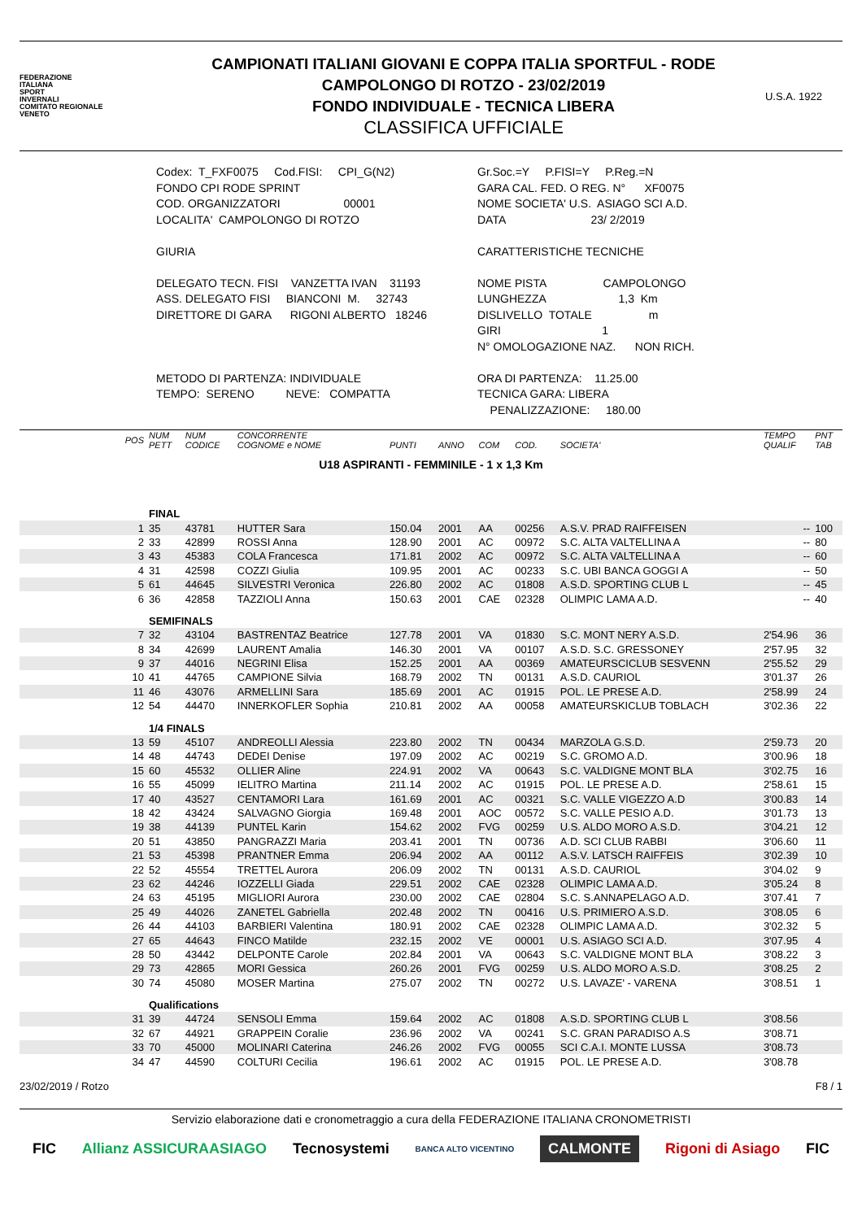FEDERAZIONE
ITALIANA
SPORT
INVERNALI
COMITATO REGIONALE
VENETO
CAMPIONATI ITALIANI GIOVANI E COPPA ITALIA SPORTFUL - RODE
CAMPOLONGO DI ROTZO - 23/02/2019
FONDO INDIVIDUALE - TECNICA LIBERA
CLASSIFICA UFFICIALE
U.S.A. 1922
Codex: T_FXF0075 Cod.FISI: CPI_G(N2) FONDO CPI RODE SPRINT COD. ORGANIZZATORI 00001 LOCALITA' CAMPOLONGO DI ROTZO GIURIA DELEGATO TECN. FISI VANZETTA IVAN 31193 ASS. DELEGATO FISI BIANCONI M. 32743 DIRETTORE DI GARA RIGONI ALBERTO 18246 METODO DI PARTENZA: INDIVIDUALE TEMPO: SERENO NEVE: COMPATTA
Gr.Soc.=Y P.FISI=Y P.Reg.=N GARA CAL. FED. O REG. N° XF0075 NOME SOCIETA' U.S. ASIAGO SCI A.D. DATA 23/ 2/2019 CARATTERISTICHE TECNICHE NOME PISTA CAMPOLONGO LUNGHEZZA 1,3 Km DISLIVELLO TOTALE m GIRI 1 N° OMOLOGAZIONE NAZ. NON RICH. ORA DI PARTENZA: 11.25.00 TECNICA GARA: LIBERA PENALIZZAZIONE: 180.00
| POS | NUM PETT | NUM CODICE | CONCORRENTE COGNOME e NOME | PUNTI | ANNO | COM | COD. | SOCIETA' | TEMPO QUALIF | PNT TAB |
| U18 ASPIRANTI - FEMMINILE - 1 x 1,3 Km | | | | | | | | | | |
| | FINAL | | | | | | | | | |
| 1 | 35 | 43781 | HUTTER Sara | 150.04 | 2001 | AA | 00256 | A.S.V. PRAD RAIFFEISEN | -- | 100 |
| 2 | 33 | 42899 | ROSSI Anna | 128.90 | 2001 | AC | 00972 | S.C. ALTA VALTELLINA A | -- | 80 |
| 3 | 43 | 45383 | COLA Francesca | 171.81 | 2002 | AC | 00972 | S.C. ALTA VALTELLINA A | -- | 60 |
| 4 | 31 | 42598 | COZZI Giulia | 109.95 | 2001 | AC | 00233 | S.C. UBI BANCA GOGGI A | -- | 50 |
| 5 | 61 | 44645 | SILVESTRI Veronica | 226.80 | 2002 | AC | 01808 | A.S.D. SPORTING CLUB L | -- | 45 |
| 6 | 36 | 42858 | TAZZIOLI Anna | 150.63 | 2001 | CAE | 02328 | OLIMPIC LAMA A.D. | -- | 40 |
| | SEMIFINALS | | | | | | | | | |
| 7 | 32 | 43104 | BASTRENTAZ Beatrice | 127.78 | 2001 | VA | 01830 | S.C. MONT NERY A.S.D. | 2'54.96 | 36 |
| 8 | 34 | 42699 | LAURENT Amalia | 146.30 | 2001 | VA | 00107 | A.S.D. S.C. GRESSONEY | 2'57.95 | 32 |
| 9 | 37 | 44016 | NEGRINI Elisa | 152.25 | 2001 | AA | 00369 | AMATEURSCICLUB SESVENN | 2'55.52 | 29 |
| 10 | 41 | 44765 | CAMPIONE Silvia | 168.79 | 2002 | TN | 00131 | A.S.D. CAURIOL | 3'01.37 | 26 |
| 11 | 46 | 43076 | ARMELLINI Sara | 185.69 | 2001 | AC | 01915 | POL. LE PRESE A.D. | 2'58.99 | 24 |
| 12 | 54 | 44470 | INNERKOFLER Sophia | 210.81 | 2002 | AA | 00058 | AMATEURSKICLUB TOBLACH | 3'02.36 | 22 |
| | 1/4 FINALS | | | | | | | | | |
| 13 | 59 | 45107 | ANDREOLLI Alessia | 223.80 | 2002 | TN | 00434 | MARZOLA G.S.D. | 2'59.73 | 20 |
| 14 | 48 | 44743 | DEDEI Denise | 197.09 | 2002 | AC | 00219 | S.C. GROMO A.D. | 3'00.96 | 18 |
| 15 | 60 | 45532 | OLLIER Aline | 224.91 | 2002 | VA | 00643 | S.C. VALDIGNE MONT BLA | 3'02.75 | 16 |
| 16 | 55 | 45099 | IELITRO Martina | 211.14 | 2002 | AC | 01915 | POL. LE PRESE A.D. | 2'58.61 | 15 |
| 17 | 40 | 43527 | CENTAMORI Lara | 161.69 | 2001 | AC | 00321 | S.C. VALLE VIGEZZO A.D | 3'00.83 | 14 |
| 18 | 42 | 43424 | SALVAGNO Giorgia | 169.48 | 2001 | AOC | 00572 | S.C. VALLE PESIO A.D. | 3'01.73 | 13 |
| 19 | 38 | 44139 | PUNTEL Karin | 154.62 | 2002 | FVG | 00259 | U.S. ALDO MORO A.S.D. | 3'04.21 | 12 |
| 20 | 51 | 43850 | PANGRAZZI Maria | 203.41 | 2001 | TN | 00736 | A.D. SCI CLUB RABBI | 3'06.60 | 11 |
| 21 | 53 | 45398 | PRANTNER Emma | 206.94 | 2002 | AA | 00112 | A.S.V. LATSCH RAIFFEIS | 3'02.39 | 10 |
| 22 | 52 | 45554 | TRETTEL Aurora | 206.09 | 2002 | TN | 00131 | A.S.D. CAURIOL | 3'04.02 | 9 |
| 23 | 62 | 44246 | IOZZELLI Giada | 229.51 | 2002 | CAE | 02328 | OLIMPIC LAMA A.D. | 3'05.24 | 8 |
| 24 | 63 | 45195 | MIGLIORI Aurora | 230.00 | 2002 | CAE | 02804 | S.C. S.ANNAPELAGO A.D. | 3'07.41 | 7 |
| 25 | 49 | 44026 | ZANETEL Gabriella | 202.48 | 2002 | TN | 00416 | U.S. PRIMIERO A.S.D. | 3'08.05 | 6 |
| 26 | 44 | 44103 | BARBIERI Valentina | 180.91 | 2002 | CAE | 02328 | OLIMPIC LAMA A.D. | 3'02.32 | 5 |
| 27 | 65 | 44643 | FINCO Matilde | 232.15 | 2002 | VE | 00001 | U.S. ASIAGO SCI A.D. | 3'07.95 | 4 |
| 28 | 50 | 43442 | DELPONTE Carole | 202.84 | 2001 | VA | 00643 | S.C. VALDIGNE MONT BLA | 3'08.22 | 3 |
| 29 | 73 | 42865 | MORI Gessica | 260.26 | 2001 | FVG | 00259 | U.S. ALDO MORO A.S.D. | 3'08.25 | 2 |
| 30 | 74 | 45080 | MOSER Martina | 275.07 | 2002 | TN | 00272 | U.S. LAVAZE' - VARENA | 3'08.51 | 1 |
| | Qualifications | | | | | | | | | |
| 31 | 39 | 44724 | SENSOLI Emma | 159.64 | 2002 | AC | 01808 | A.S.D. SPORTING CLUB L | 3'08.56 | |
| 32 | 67 | 44921 | GRAPPEIN Coralie | 236.96 | 2002 | VA | 00241 | S.C. GRAN PARADISO A.S | 3'08.71 | |
| 33 | 70 | 45000 | MOLINARI Caterina | 246.26 | 2002 | FVG | 00055 | SCI C.A.I. MONTE LUSSA | 3'08.73 | |
| 34 | 47 | 44590 | COLTURI Cecilia | 196.61 | 2002 | AC | 01915 | POL. LE PRESE A.D. | 3'08.78 | |
23/02/2019 / Rotzo F8 / 1
Servizio elaborazione dati e cronometraggio a cura della FEDERAZIONE ITALIANA CRONOMETRISTI
FIC Allianz ASSICURAASIAGO Tecnosystemi BANCA ALTO VICENTINO CALMONTE Rigoni di Asiago FIC